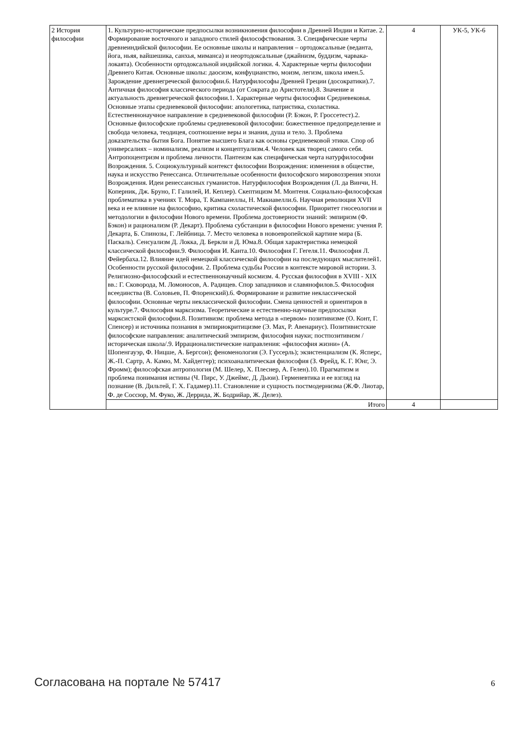| 2 История философии | 1. Культурно-исторические предпосылки возникновения философии в Древней Индии и Китае. 2. Формирование восточного и западного стилей философствования. 3. Специфические черты древнеиндийской философии. Ее основные школы и направления – ортодоксальные (веданта, йога, ньяя, вайшешика, санхья, миманса) и неортодоксальные (джайнизм, буддизм, чарвака-локаята). Особенности ортодоксальной индийской логики. 4. Характерные черты философии Древнего Китая. Основные школы: даосизм, конфуцианство, моизм, легизм, школа имен.5. Зарождение древнегреческой философии.6. Натурфилософы Древней Греции (досократики).7. Античная философия классического периода (от Сократа до Аристотеля).8. Значение и актуальность древнегреческой философии.1. Характерные черты философии Средневековья. Основные этапы средневековой философии: апологетика, патристика, схоластика. Естественнонаучное направление в средневековой философии (Р. Бэкон, Р. Гроссетест).2. Основные философские проблемы средневековой философии: божественное предопределение и свобода человека, теодицея, соотношение веры и знания, душа и тело. 3. Проблема доказательства бытия Бога. Понятие высшего Блага как основы средневековой этики. Спор об универсалиях – номинализм, реализм и концептуализм.4. Человек как творец самого себя. Антропоцентризм и проблема личности. Пантеизм как специфическая черта натурфилософии Возрождения. 5. Социокультурный контекст философии Возрождения: изменения в обществе, наука и искусство Ренессанса. Отличительные особенности философского мировоззрения эпохи Возрождения. Идеи ренессансных гуманистов. Натурфилософия Возрождения (Л. да Винчи, Н. Коперник, Дж. Бруно, Г. Галилей, И. Кеплер). Скептицизм М. Монтеня. Социально-философская проблематика в учениях Т. Мора, Т. Кампанеллы, Н. Макиавелли.6. Научная революция XVII века и ее влияние на философию, критика схоластической философии. Приоритет гносеологии и методологии в философии Нового времени. Проблема достоверности знаний: эмпиризм (Ф. Бэкон) и рационализм (Р. Декарт). Проблема субстанции в философии Нового времени: учения Р. Декарта, Б. Спинозы, Г. Лейбница. 7. Место человека в новоевропейской картине мира (Б. Паскаль). Сенсуализм Д. Локка, Д. Беркли и Д. Юма.8. Общая характеристика немецкой классической философии.9. Философия И. Канта.10. Философия Г. Гегеля.11. Философия Л. Фейербаха.12. Влияние идей немецкой классической философии на последующих мыслителей1. Особенности русской философии. 2. Проблема судьбы России в контексте мировой истории. 3. Религиозно-философский и естественнонаучный космизм. 4. Русская философия в XVIII - XIX вв.: Г. Сковорода, М. Ломоносов, А. Радищев. Спор западников и славянофилов.5. Философия всеединства (В. Соловьев, П. Флоренский).6. Формирование и развитие неклассической философии. Основные черты неклассической философии. Смена ценностей и ориентиров в культуре.7. Философия марксизма. Теоретические и естественно-научные предпосылки марксистской философии.8. Позитивизм: проблема метода в «первом» позитивизме (О. Конт, Г. Спенсер) и источника познания в эмпириокритицизме (Э. Мах, Р. Авенариус). Позитивистские философские направления: аналитический эмпиризм, философия науки; постпозитивизм /историческая школа/.9. Иррационалистические направления: «философия жизни» (А. Шопенгауэр, Ф. Ницше, А. Бергсон); феноменология (Э. Гуссерль); экзистенциализм (К. Ясперс, Ж.-П. Сартр, А. Камю, М. Хайдеггер); психоаналитическая философия (З. Фрейд, К. Г. Юнг, Э. Фромм); философская антропология (М. Шелер, Х. Плеснер, А. Гелен).10. Прагматизм и проблема понимания истины (Ч. Пирс, У. Джеймс, Д. Дьюи). Герменевтика и ее взгляд на познание (В. Дильтей, Г. Х. Гадамер).11. Становление и сущность постмодернизма (Ж.Ф. Лиотар, Ф. де Соссюр, М. Фуко, Ж. Деррида, Ж. Бодрийар, Ж. Делез). | 4 | УК-5, УК-6 |
| | Итого | 4 | |
Согласована на портале № 57417 6